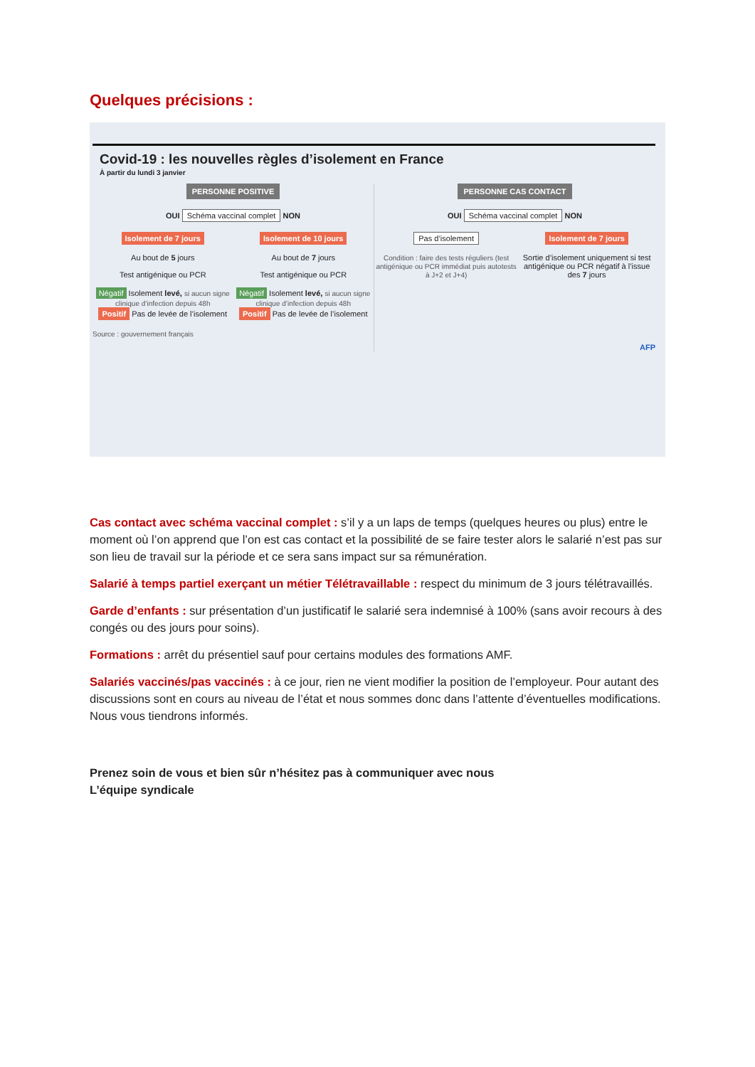Quelques précisions :
Covid-19 : les nouvelles règles d’isolement en France
À partir du lundi 3 janvier
PERSONNE POSITIVE
OUI Schéma vaccinal complet NON
Isolement de 7 jours
Au bout de 5 jours
Test antigénique ou PCR
Négatif Isolement levé, si aucun signe clinique d’infection depuis 48h
Positif Pas de levée de l’isolement
Isolement de 10 jours
Au bout de 7 jours
Test antigénique ou PCR
Négatif Isolement levé, si aucun signe clinique d’infection depuis 48h
Positif Pas de levée de l’isolement
Source : gouvernement français
PERSONNE CAS CONTACT
OUI Schéma vaccinal complet NON
Pas d’isolement
Condition : faire des tests réguliers (test antigénique ou PCR immédiat puis autotests à J+2 et J+4)
Isolement de 7 jours
Sortie d’isolement uniquement si test antigénique ou PCR négatif à l’issue des 7 jours
AFP
Cas contact avec schéma vaccinal complet : s’il y a un laps de temps (quelques heures ou plus) entre le moment où l’on apprend que l’on est cas contact et la possibilité de se faire tester alors le salarié n’est pas sur son lieu de travail sur la période et ce sera sans impact sur sa rémunération.
Salarié à temps partiel exerçant un métier Télétravaillable : respect du minimum de 3 jours télétravaillés.
Garde d’enfants : sur présentation d’un justificatif le salarié sera indemnisé à 100% (sans avoir recours à des congés ou des jours pour soins).
Formations : arrêt du présentiel sauf pour certains modules des formations AMF.
Salariés vaccinés/pas vaccinés : à ce jour, rien ne vient modifier la position de l’employeur. Pour autant des discussions sont en cours au niveau de l’état et nous sommes donc dans l’attente d’éventuelles modifications. Nous vous tiendrons informés.
Prenez soin de vous et bien sûr n’hésitez pas à communiquer avec nous
L’équipe syndicale